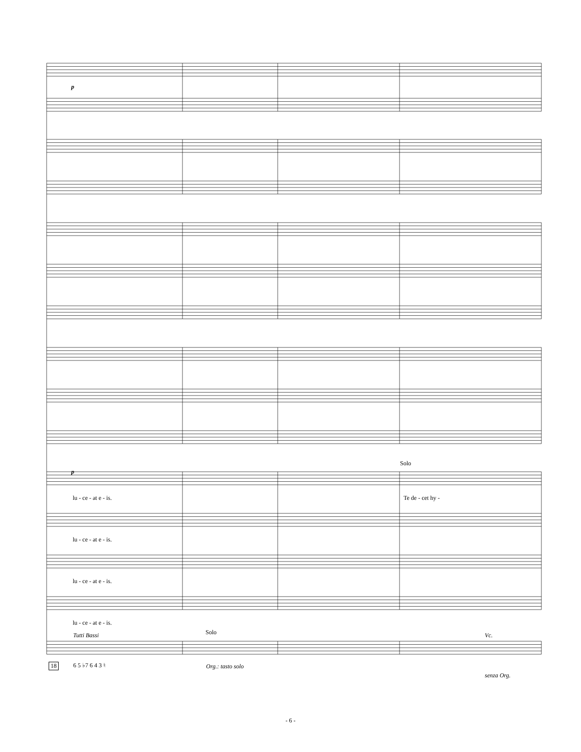p
p
Solo
lu - ce - at e - is. Te de - cet hy -
lu - ce - at e - is.
lu - ce - at e - is.
lu - ce - at e - is.
Tutti Bassi Solo Vc.
18 6 5 ♭7 6 4 3 ♮ Org.: tasto solo
senza Org.
- 6 -